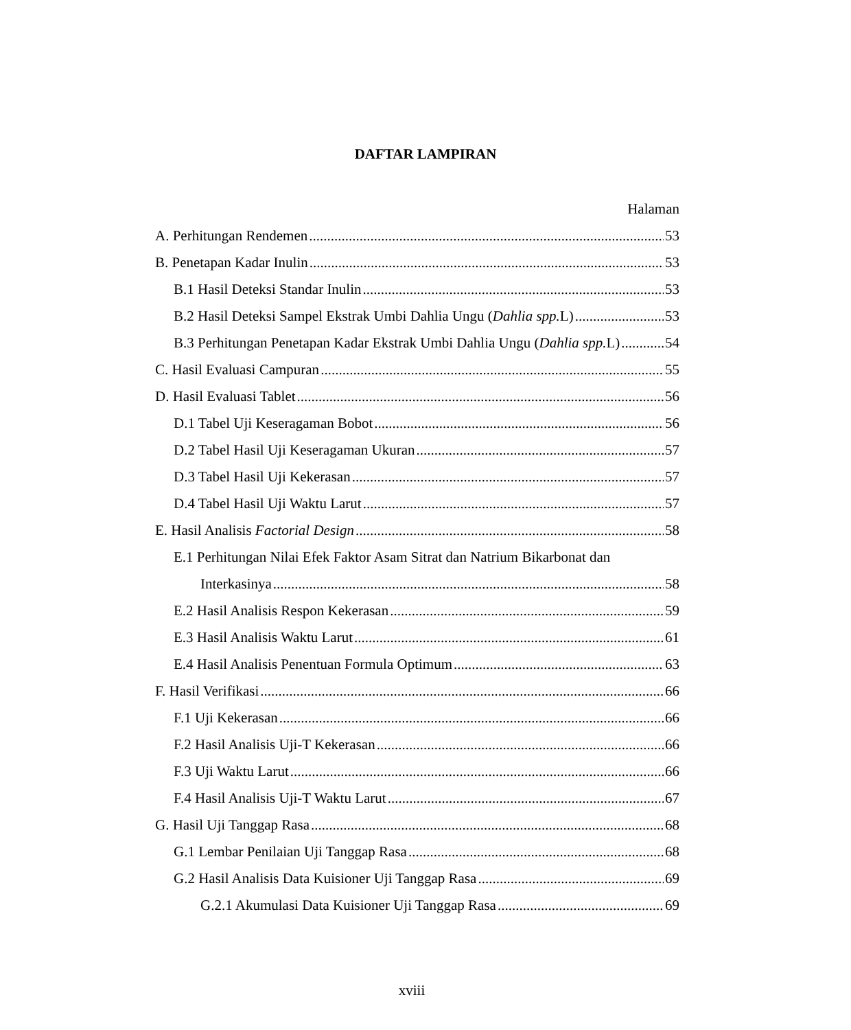DAFTAR LAMPIRAN
Halaman
A. Perhitungan Rendemen 53
B. Penetapan Kadar Inulin 53
B.1 Hasil Deteksi Standar Inulin 53
B.2 Hasil Deteksi Sampel Ekstrak Umbi Dahlia Ungu (Dahlia spp. L) 53
B.3 Perhitungan Penetapan Kadar Ekstrak Umbi Dahlia Ungu (Dahlia spp. L) 54
C. Hasil Evaluasi Campuran 55
D. Hasil Evaluasi Tablet 56
D.1 Tabel Uji Keseragaman Bobot 56
D.2 Tabel Hasil Uji Keseragaman Ukuran 57
D.3 Tabel Hasil Uji Kekerasan 57
D.4 Tabel Hasil Uji Waktu Larut 57
E. Hasil Analisis Factorial Design 58
E.1 Perhitungan Nilai Efek Faktor Asam Sitrat dan Natrium Bikarbonat dan
Interkasinya 58
E.2 Hasil Analisis Respon Kekerasan 59
E.3 Hasil Analisis Waktu Larut 61
E.4 Hasil Analisis Penentuan Formula Optimum 63
F. Hasil Verifikasi 66
F.1 Uji Kekerasan 66
F.2 Hasil Analisis Uji-T Kekerasan 66
F.3 Uji Waktu Larut 66
F.4 Hasil Analisis Uji-T Waktu Larut 67
G. Hasil Uji Tanggap Rasa 68
G.1 Lembar Penilaian Uji Tanggap Rasa 68
G.2 Hasil Analisis Data Kuisioner Uji Tanggap Rasa 69
G.2.1 Akumulasi Data Kuisioner Uji Tanggap Rasa 69
xviii